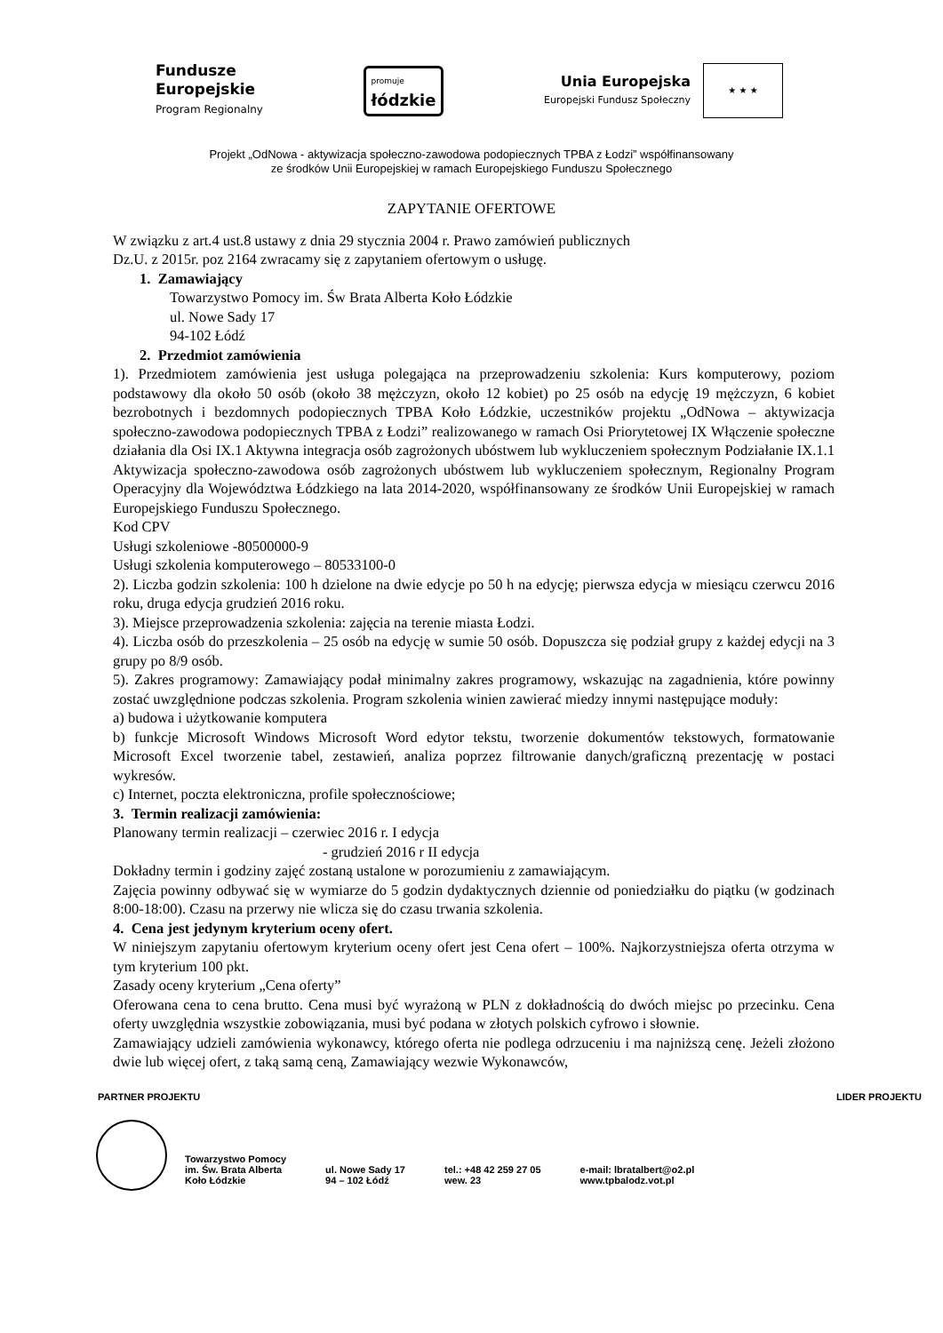Fundusze
Europejskie
Program Regionalny
promuje
łódzkie
Unia Europejska
Europejski Fundusz Społeczny
★ ★ ★
Projekt „OdNowa - aktywizacja społeczno-zawodowa podopiecznych TPBA z Łodzi” współfinansowany
ze środków Unii Europejskiej w ramach Europejskiego Funduszu Społecznego
ZAPYTANIE OFERTOWE
W związku z art.4 ust.8 ustawy z dnia 29 stycznia 2004 r. Prawo zamówień publicznych
Dz.U. z 2015r. poz 2164 zwracamy się z zapytaniem ofertowym o usługę.
1. Zamawiający
Towarzystwo Pomocy im. Św Brata Alberta Koło Łódzkie
ul. Nowe Sady 17
94-102 Łódź
2. Przedmiot zamówienia
1). Przedmiotem zamówienia jest usługa polegająca na przeprowadzeniu szkolenia: Kurs komputerowy, poziom podstawowy dla około 50 osób (około 38 mężczyzn, około 12 kobiet) po 25 osób na edycję 19 mężczyzn, 6 kobiet bezrobotnych i bezdomnych podopiecznych TPBA Koło Łódzkie, uczestników projektu „OdNowa – aktywizacja społeczno-zawodowa podopiecznych TPBA z Łodzi” realizowanego w ramach Osi Priorytetowej IX Włączenie społeczne działania dla Osi IX.1 Aktywna integracja osób zagrożonych ubóstwem lub wykluczeniem społecznym Podziałanie IX.1.1 Aktywizacja społeczno-zawodowa osób zagrożonych ubóstwem lub wykluczeniem społecznym, Regionalny Program Operacyjny dla Województwa Łódzkiego na lata 2014-2020, współfinansowany ze środków Unii Europejskiej w ramach Europejskiego Funduszu Społecznego.
Kod CPV
Usługi szkoleniowe -80500000-9
Usługi szkolenia komputerowego – 80533100-0
2). Liczba godzin szkolenia: 100 h dzielone na dwie edycje po 50 h na edycję; pierwsza edycja w miesiącu czerwcu 2016 roku, druga edycja grudzień 2016 roku.
3). Miejsce przeprowadzenia szkolenia: zajęcia na terenie miasta Łodzi.
4). Liczba osób do przeszkolenia – 25 osób na edycję w sumie 50 osób. Dopuszcza się podział grupy z każdej edycji na 3 grupy po 8/9 osób.
5). Zakres programowy: Zamawiający podał minimalny zakres programowy, wskazując na zagadnienia, które powinny zostać uwzględnione podczas szkolenia. Program szkolenia winien zawierać miedzy innymi następujące moduły:
a) budowa i użytkowanie komputera
b) funkcje Microsoft Windows Microsoft Word edytor tekstu, tworzenie dokumentów tekstowych, formatowanie Microsoft Excel tworzenie tabel, zestawień, analiza poprzez filtrowanie danych/graficzną prezentację w postaci wykresów.
c) Internet, poczta elektroniczna, profile społecznościowe;
3. Termin realizacji zamówienia:
Planowany termin realizacji – czerwiec 2016 r. I edycja
- grudzień 2016 r II edycja
Dokładny termin i godziny zajęć zostaną ustalone w porozumieniu z zamawiającym.
Zajęcia powinny odbywać się w wymiarze do 5 godzin dydaktycznych dziennie od poniedziałku do piątku (w godzinach 8:00-18:00). Czasu na przerwy nie wlicza się do czasu trwania szkolenia.
4. Cena jest jedynym kryterium oceny ofert.
W niniejszym zapytaniu ofertowym kryterium oceny ofert jest Cena ofert – 100%. Najkorzystniejsza oferta otrzyma w tym kryterium 100 pkt.
Zasady oceny kryterium „Cena oferty”
Oferowana cena to cena brutto. Cena musi być wyrażoną w PLN z dokładnością do dwóch miejsc po przecinku. Cena oferty uwzględnia wszystkie zobowiązania, musi być podana w złotych polskich cyfrowo i słownie.
Zamawiający udzieli zamówienia wykonawcy, którego oferta nie podlega odrzuceniu i ma najniższą cenę. Jeżeli złożono dwie lub więcej ofert, z taką samą ceną, Zamawiający wezwie Wykonawców,
PARTNER PROJEKTU LIDER PROJEKTU
Towarzystwo Pomocy
im. Św. Brata Alberta
Koło Łódzkie
ul. Nowe Sady 17
94 – 102 Łódź
tel.: +48 42 259 27 05
wew. 23
e-mail: lbratalbert@o2.pl
www.tpbalodz.vot.pl